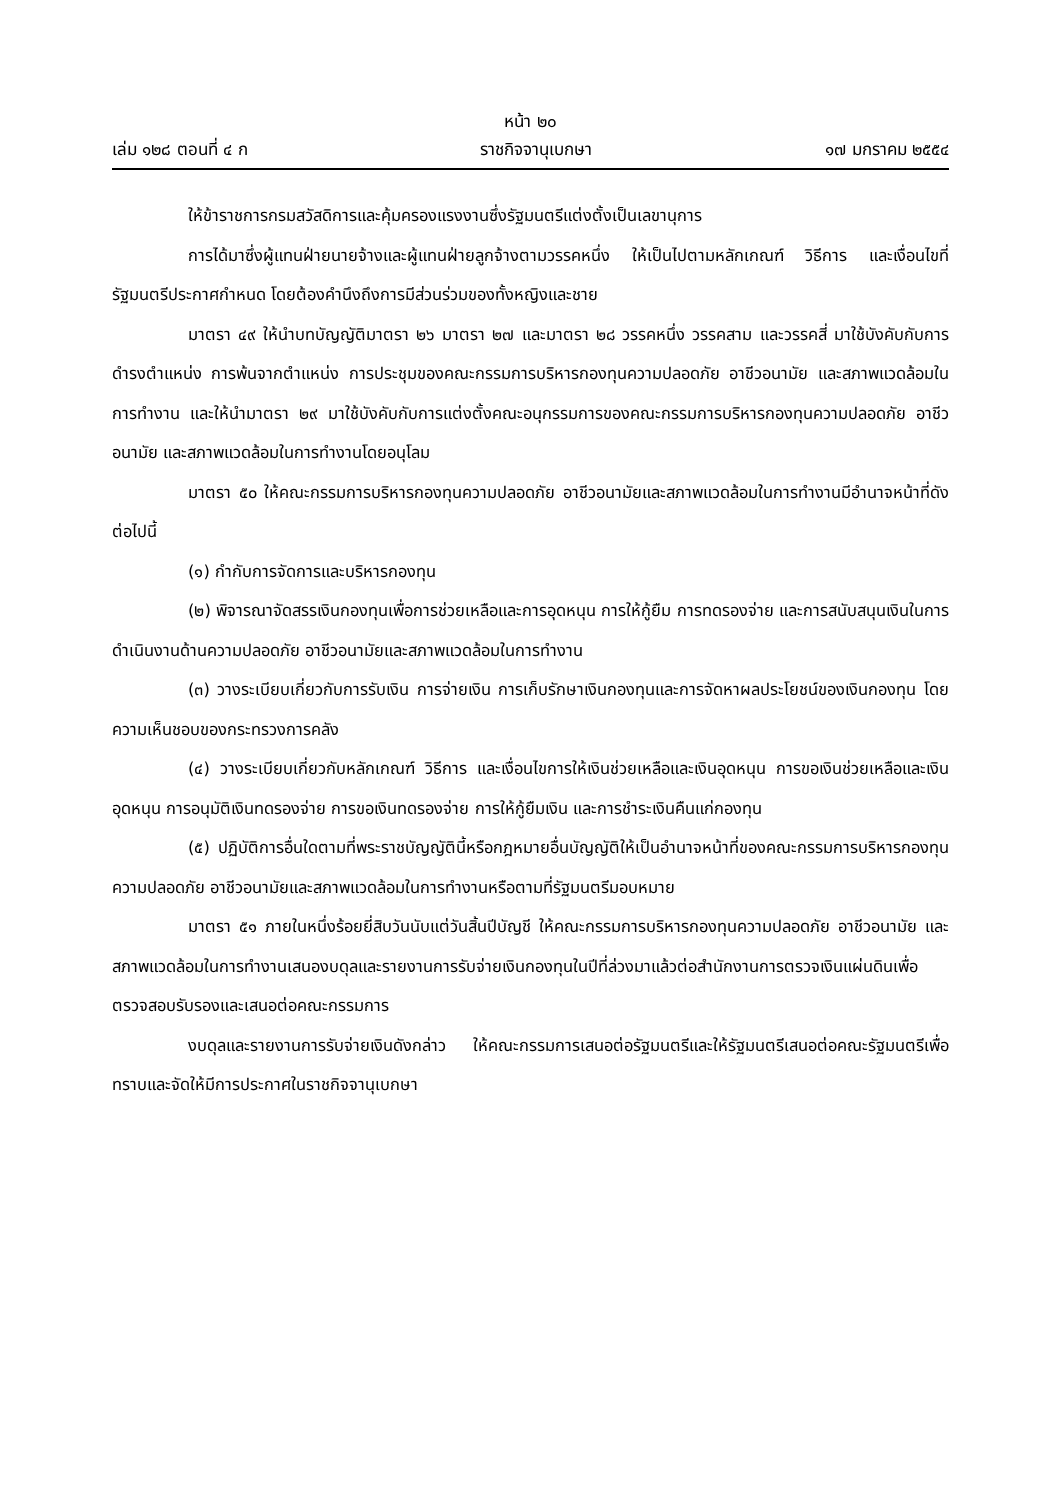หน้า ๒๐
เล่ม ๑๒๘ ตอนที่ ๔ ก ราชกิจจานุเบกษา ๑๗ มกราคม ๒๕๕๔
ให้ข้าราชการกรมสวัสดิการและคุ้มครองแรงงานซึ่งรัฐมนตรีแต่งตั้งเป็นเลขานุการ
การได้มาซึ่งผู้แทนฝ่ายนายจ้างและผู้แทนฝ่ายลูกจ้างตามวรรคหนึ่ง ให้เป็นไปตามหลักเกณฑ์ วิธีการ และเงื่อนไขที่รัฐมนตรีประกาศกำหนด โดยต้องคำนึงถึงการมีส่วนร่วมของทั้งหญิงและชาย
มาตรา ๔๙ ให้นำบทบัญญัติมาตรา ๒๖ มาตรา ๒๗ และมาตรา ๒๘ วรรคหนึ่ง วรรคสาม และวรรคสี่ มาใช้บังคับกับการดำรงตำแหน่ง การพ้นจากตำแหน่ง การประชุมของคณะกรรมการบริหารกองทุนความปลอดภัย อาชีวอนามัย และสภาพแวดล้อมในการทำงาน และให้นำมาตรา ๒๙ มาใช้บังคับกับการแต่งตั้งคณะอนุกรรมการของคณะกรรมการบริหารกองทุนความปลอดภัย อาชีวอนามัย และสภาพแวดล้อมในการทำงานโดยอนุโลม
มาตรา ๕๐ ให้คณะกรรมการบริหารกองทุนความปลอดภัย อาชีวอนามัยและสภาพแวดล้อมในการทำงานมีอำนาจหน้าที่ดังต่อไปนี้
(๑) กำกับการจัดการและบริหารกองทุน
(๒) พิจารณาจัดสรรเงินกองทุนเพื่อการช่วยเหลือและการอุดหนุน การให้กู้ยืม การทดรองจ่าย และการสนับสนุนเงินในการดำเนินงานด้านความปลอดภัย อาชีวอนามัยและสภาพแวดล้อมในการทำงาน
(๓) วางระเบียบเกี่ยวกับการรับเงิน การจ่ายเงิน การเก็บรักษาเงินกองทุนและการจัดหาผลประโยชน์ของเงินกองทุน โดยความเห็นชอบของกระทรวงการคลัง
(๔) วางระเบียบเกี่ยวกับหลักเกณฑ์ วิธีการ และเงื่อนไขการให้เงินช่วยเหลือและเงินอุดหนุน การขอเงินช่วยเหลือและเงินอุดหนุน การอนุมัติเงินทดรองจ่าย การขอเงินทดรองจ่าย การให้กู้ยืมเงิน และการชำระเงินคืนแก่กองทุน
(๕) ปฏิบัติการอื่นใดตามที่พระราชบัญญัตินี้หรือกฎหมายอื่นบัญญัติให้เป็นอำนาจหน้าที่ของคณะกรรมการบริหารกองทุนความปลอดภัย อาชีวอนามัยและสภาพแวดล้อมในการทำงานหรือตามที่รัฐมนตรีมอบหมาย
มาตรา ๕๑ ภายในหนึ่งร้อยยี่สิบวันนับแต่วันสิ้นปีบัญชี ให้คณะกรรมการบริหารกองทุนความปลอดภัย อาชีวอนามัย และสภาพแวดล้อมในการทำงานเสนองบดุลและรายงานการรับจ่ายเงินกองทุนในปีที่ล่วงมาแล้วต่อสำนักงานการตรวจเงินแผ่นดินเพื่อตรวจสอบรับรองและเสนอต่อคณะกรรมการ
งบดุลและรายงานการรับจ่ายเงินดังกล่าว ให้คณะกรรมการเสนอต่อรัฐมนตรีและให้รัฐมนตรีเสนอต่อคณะรัฐมนตรีเพื่อทราบและจัดให้มีการประกาศในราชกิจจานุเบกษา